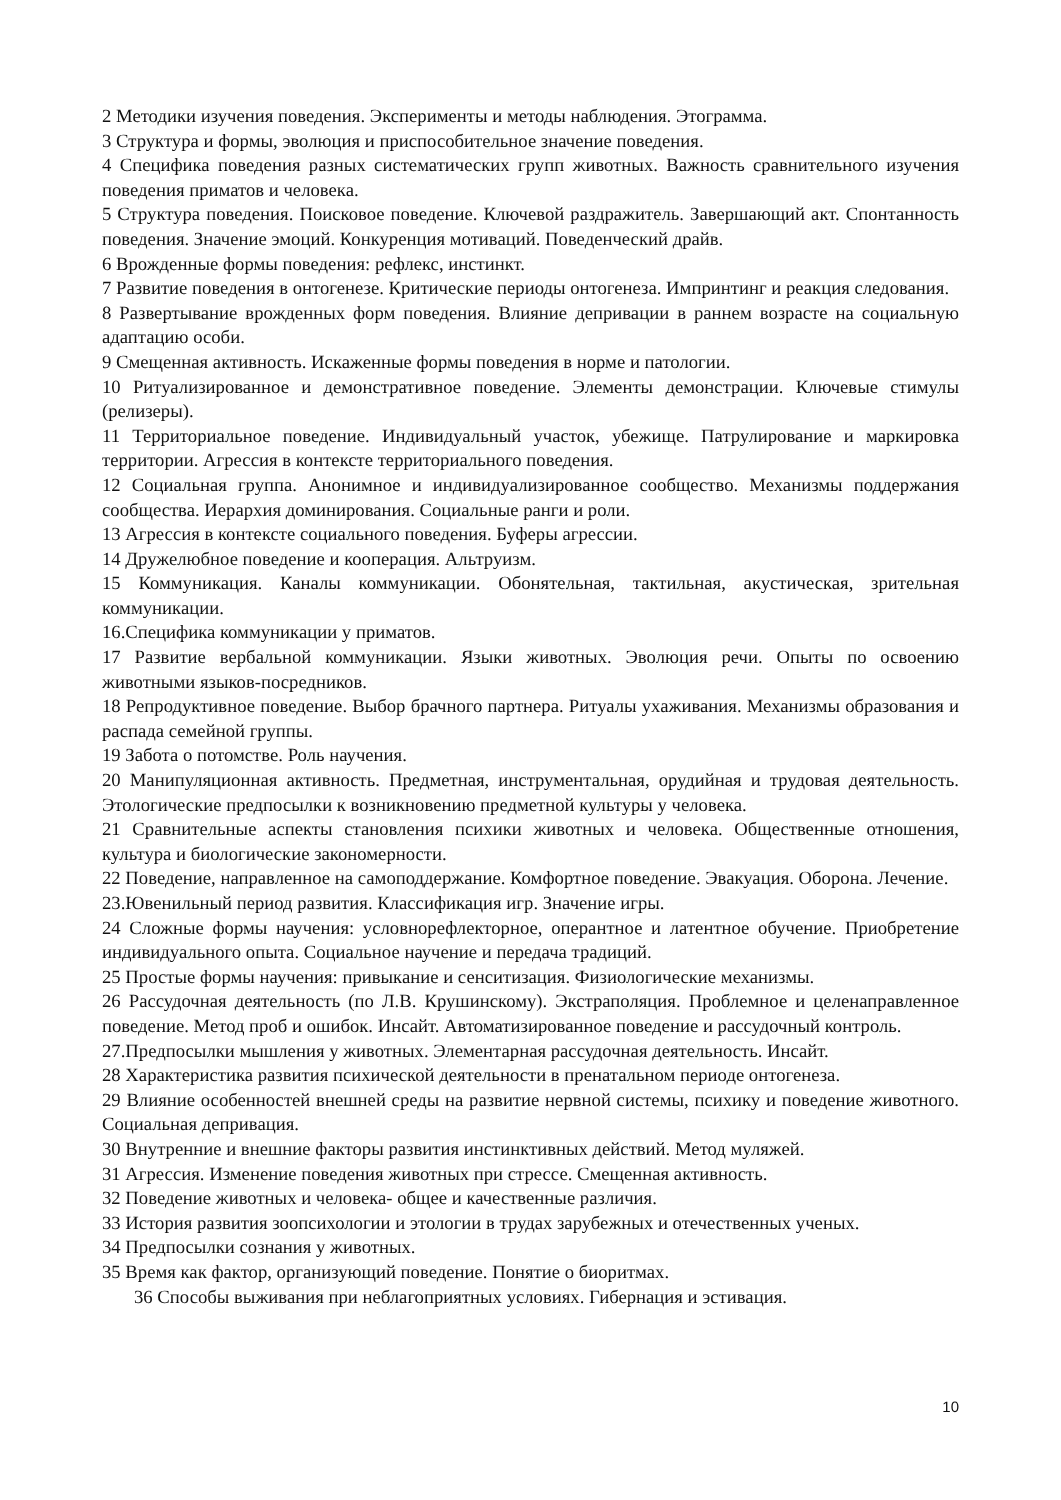2 Методики изучения поведения. Эксперименты и методы наблюдения. Этограмма.
3 Структура и формы, эволюция и приспособительное значение поведения.
4 Специфика поведения разных систематических групп животных. Важность сравнительного изучения поведения приматов и человека.
5 Структура поведения. Поисковое поведение. Ключевой раздражитель. Завершающий акт. Спонтанность поведения. Значение эмоций. Конкуренция мотиваций. Поведенческий драйв.
6 Врожденные формы поведения: рефлекс, инстинкт.
7 Развитие поведения в онтогенезе. Критические периоды онтогенеза. Импринтинг и реакция следования.
8 Развертывание врожденных форм поведения. Влияние депривации в раннем возрасте на социальную адаптацию особи.
9 Смещенная активность. Искаженные формы поведения в норме и патологии.
10 Ритуализированное и демонстративное поведение. Элементы демонстрации. Ключевые стимулы (релизеры).
11 Территориальное поведение. Индивидуальный участок, убежище. Патрулирование и маркировка территории. Агрессия в контексте территориального поведения.
12 Социальная группа. Анонимное и индивидуализированное сообщество. Механизмы поддержания сообщества. Иерархия доминирования. Социальные ранги и роли.
13 Агрессия в контексте социального поведения. Буферы агрессии.
14 Дружелюбное поведение и кооперация. Альтруизм.
15 Коммуникация. Каналы коммуникации. Обонятельная, тактильная, акустическая, зрительная коммуникации.
16.Специфика коммуникации у приматов.
17 Развитие вербальной коммуникации. Языки животных. Эволюция речи. Опыты по освоению животными языков-посредников.
18 Репродуктивное поведение. Выбор брачного партнера. Ритуалы ухаживания. Механизмы образования и распада семейной группы.
19 Забота о потомстве. Роль научения.
20 Манипуляционная активность. Предметная, инструментальная, орудийная и трудовая деятельность. Этологические предпосылки к возникновению предметной культуры у человека.
21 Сравнительные аспекты становления психики животных и человека. Общественные отношения, культура и биологические закономерности.
22 Поведение, направленное на самоподдержание. Комфортное поведение. Эвакуация. Оборона. Лечение.
23.Ювенильный период развития. Классификация игр. Значение игры.
24 Сложные формы научения: условнорефлекторное, оперантное и латентное обучение. Приобретение индивидуального опыта. Социальное научение и передача традиций.
25 Простые формы научения: привыкание и сенситизация. Физиологические механизмы.
26 Рассудочная деятельность (по Л.В. Крушинскому). Экстраполяция. Проблемное и целенаправленное поведение. Метод проб и ошибок. Инсайт. Автоматизированное поведение и рассудочный контроль.
27.Предпосылки мышления у животных. Элементарная рассудочная деятельность. Инсайт.
28 Характеристика развития психической деятельности в пренатальном периоде онтогенеза.
29 Влияние особенностей внешней среды на развитие нервной системы, психику и поведение животного. Социальная депривация.
30 Внутренние и внешние факторы развития инстинктивных действий. Метод муляжей.
31 Агрессия. Изменение поведения животных при стрессе. Смещенная активность.
32 Поведение животных и человека- общее и качественные различия.
33 История развития зоопсихологии и этологии в трудах зарубежных и отечественных ученых.
34 Предпосылки сознания у животных.
35 Время как фактор, организующий поведение. Понятие о биоритмах.
36 Способы выживания при неблагоприятных условиях. Гибернация и эстивация.
10